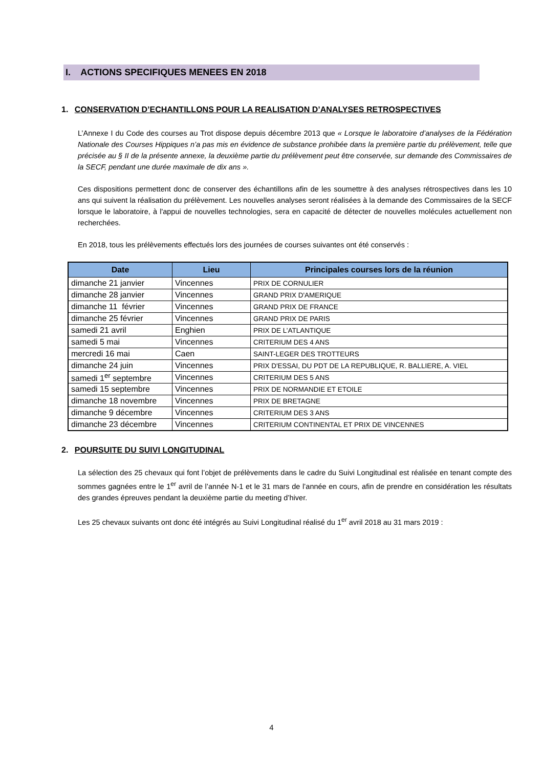I. ACTIONS SPECIFIQUES MENEES EN 2018
1. CONSERVATION D’ECHANTILLONS POUR LA REALISATION D’ANALYSES RETROSPECTIVES
L’Annexe I du Code des courses au Trot dispose depuis décembre 2013 que « Lorsque le laboratoire d’analyses de la Fédération Nationale des Courses Hippiques n’a pas mis en évidence de substance prohibée dans la première partie du prélèvement, telle que précisée au § II de la présente annexe, la deuxième partie du prélèvement peut être conservée, sur demande des Commissaires de la SECF, pendant une durée maximale de dix ans ».
Ces dispositions permettent donc de conserver des échantillons afin de les soumettre à des analyses rétrospectives dans les 10 ans qui suivent la réalisation du prélèvement. Les nouvelles analyses seront réalisées à la demande des Commissaires de la SECF lorsque le laboratoire, à l'appui de nouvelles technologies, sera en capacité de détecter de nouvelles molécules actuellement non recherchées.
En 2018, tous les prélèvements effectués lors des journées de courses suivantes ont été conservés :
| Date | Lieu | Principales courses lors de la réunion |
| --- | --- | --- |
| dimanche 21 janvier | Vincennes | PRIX DE CORNULIER |
| dimanche 28 janvier | Vincennes | GRAND PRIX D'AMERIQUE |
| dimanche 11 février | Vincennes | GRAND PRIX DE FRANCE |
| dimanche 25 février | Vincennes | GRAND PRIX DE PARIS |
| samedi 21 avril | Enghien | PRIX DE L’ATLANTIQUE |
| samedi 5 mai | Vincennes | CRITERIUM DES 4 ANS |
| mercredi 16 mai | Caen | SAINT-LEGER DES TROTTEURS |
| dimanche 24 juin | Vincennes | PRIX D'ESSAI, DU PDT DE LA REPUBLIQUE, R. BALLIERE, A. VIEL |
| samedi 1<sup>er</sup> septembre | Vincennes | CRITERIUM DES 5 ANS |
| samedi 15 septembre | Vincennes | PRIX DE NORMANDIE ET ETOILE |
| dimanche 18 novembre | Vincennes | PRIX DE BRETAGNE |
| dimanche 9 décembre | Vincennes | CRITERIUM DES 3 ANS |
| dimanche 23 décembre | Vincennes | CRITERIUM CONTINENTAL ET PRIX DE VINCENNES |
2. POURSUITE DU SUIVI LONGITUDINAL
La sélection des 25 chevaux qui font l’objet de prélèvements dans le cadre du Suivi Longitudinal est réalisée en tenant compte des sommes gagnées entre le 1<sup>er</sup> avril de l’année N-1 et le 31 mars de l’année en cours, afin de prendre en considération les résultats des grandes épreuves pendant la deuxième partie du meeting d’hiver.
Les 25 chevaux suivants ont donc été intégrés au Suivi Longitudinal réalisé du 1<sup>er</sup> avril 2018 au 31 mars 2019 :
4